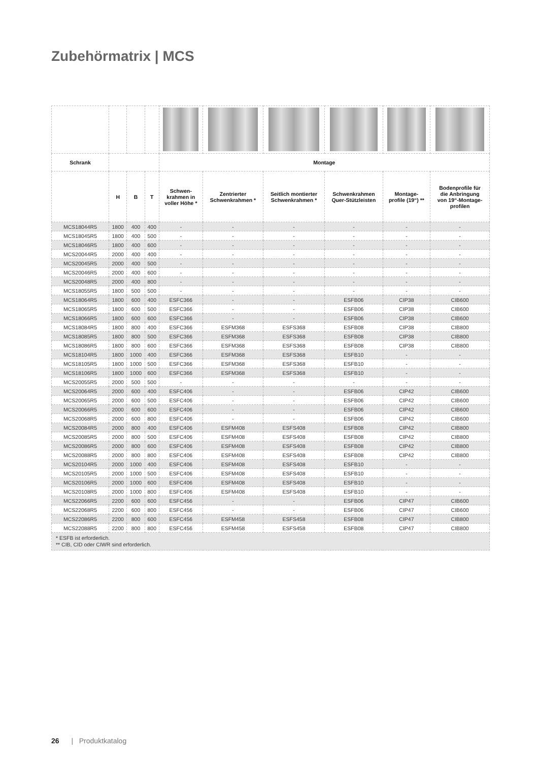Zubehörmatrix | MCS
| Schrank | | | | Montage | | | | | |
| | H | B | T | Schwen- krahmen in voller Höhe * | Zentrierter Schwenkrahmen * | Seitlich montierter Schwenkrahmen * | Schwenkrahmen Quer-Stützleisten | Montage- profile (19“) ** | Bodenprofile für die Anbringung von 19“-Montage- profilen |
| MCS18044R5 | 1800 | 400 | 400 | - | - | - | - | - | - |
| MCS18045R5 | 1800 | 400 | 500 | - | - | - | - | - | - |
| MCS18046R5 | 1800 | 400 | 600 | - | - | - | - | - | - |
| MCS20044R5 | 2000 | 400 | 400 | - | - | - | - | - | - |
| MCS20045R5 | 2000 | 400 | 500 | - | - | - | - | - | - |
| MCS20046R5 | 2000 | 400 | 600 | - | - | - | - | - | - |
| MCS20048R5 | 2000 | 400 | 800 | - | - | - | - | - | - |
| MCS18055R5 | 1800 | 500 | 500 | - | - | - | - | - | - |
| MCS18064R5 | 1800 | 600 | 400 | ESFC366 | - | - | ESFB06 | CIP38 | CIB600 |
| MCS18065R5 | 1800 | 600 | 500 | ESFC366 | - | - | ESFB06 | CIP38 | CIB600 |
| MCS18066R5 | 1800 | 600 | 600 | ESFC366 | - | - | ESFB06 | CIP38 | CIB600 |
| MCS18084R5 | 1800 | 800 | 400 | ESFC366 | ESFM368 | ESFS368 | ESFB08 | CIP38 | CIB800 |
| MCS18085R5 | 1800 | 800 | 500 | ESFC366 | ESFM368 | ESFS368 | ESFB08 | CIP38 | CIB800 |
| MCS18086R5 | 1800 | 800 | 600 | ESFC366 | ESFM368 | ESFS368 | ESFB08 | CIP38 | CIB800 |
| MCS18104R5 | 1800 | 1000 | 400 | ESFC366 | ESFM368 | ESFS368 | ESFB10 | - | - |
| MCS18105R5 | 1800 | 1000 | 500 | ESFC366 | ESFM368 | ESFS368 | ESFB10 | - | - |
| MCS18106R5 | 1800 | 1000 | 600 | ESFC366 | ESFM368 | ESFS368 | ESFB10 | - | - |
| MCS20055R5 | 2000 | 500 | 500 | - | - | - | - | - | - |
| MCS20064R5 | 2000 | 600 | 400 | ESFC406 | - | - | ESFB06 | CIP42 | CIB600 |
| MCS20065R5 | 2000 | 600 | 500 | ESFC406 | - | - | ESFB06 | CIP42 | CIB600 |
| MCS20066R5 | 2000 | 600 | 600 | ESFC406 | - | - | ESFB06 | CIP42 | CIB600 |
| MCS20068R5 | 2000 | 600 | 800 | ESFC406 | - | - | ESFB06 | CIP42 | CIB600 |
| MCS20084R5 | 2000 | 800 | 400 | ESFC406 | ESFM408 | ESFS408 | ESFB08 | CIP42 | CIB800 |
| MCS20085R5 | 2000 | 800 | 500 | ESFC406 | ESFM408 | ESFS408 | ESFB08 | CIP42 | CIB800 |
| MCS20086R5 | 2000 | 800 | 600 | ESFC406 | ESFM408 | ESFS408 | ESFB08 | CIP42 | CIB800 |
| MCS20088R5 | 2000 | 800 | 800 | ESFC406 | ESFM408 | ESFS408 | ESFB08 | CIP42 | CIB800 |
| MCS20104R5 | 2000 | 1000 | 400 | ESFC406 | ESFM408 | ESFS408 | ESFB10 | - | - |
| MCS20105R5 | 2000 | 1000 | 500 | ESFC406 | ESFM408 | ESFS408 | ESFB10 | - | - |
| MCS20106R5 | 2000 | 1000 | 600 | ESFC406 | ESFM408 | ESFS408 | ESFB10 | - | - |
| MCS20108R5 | 2000 | 1000 | 800 | ESFC406 | ESFM408 | ESFS408 | ESFB10 | - | - |
| MCS22066R5 | 2200 | 600 | 600 | ESFC456 | - | - | ESFB06 | CIP47 | CIB600 |
| MCS22068R5 | 2200 | 600 | 800 | ESFC456 | - | - | ESFB06 | CIP47 | CIB600 |
| MCS22086R5 | 2200 | 800 | 600 | ESFC456 | ESFM458 | ESFS458 | ESFB08 | CIP47 | CIB800 |
| MCS22088R5 | 2200 | 800 | 800 | ESFC456 | ESFM458 | ESFS458 | ESFB08 | CIP47 | CIB800 |
| * ESFB ist erforderlich. ** CIB, CID oder CIWR sind erforderlich. | | | | | | | | | |
26 | Produktkatalog